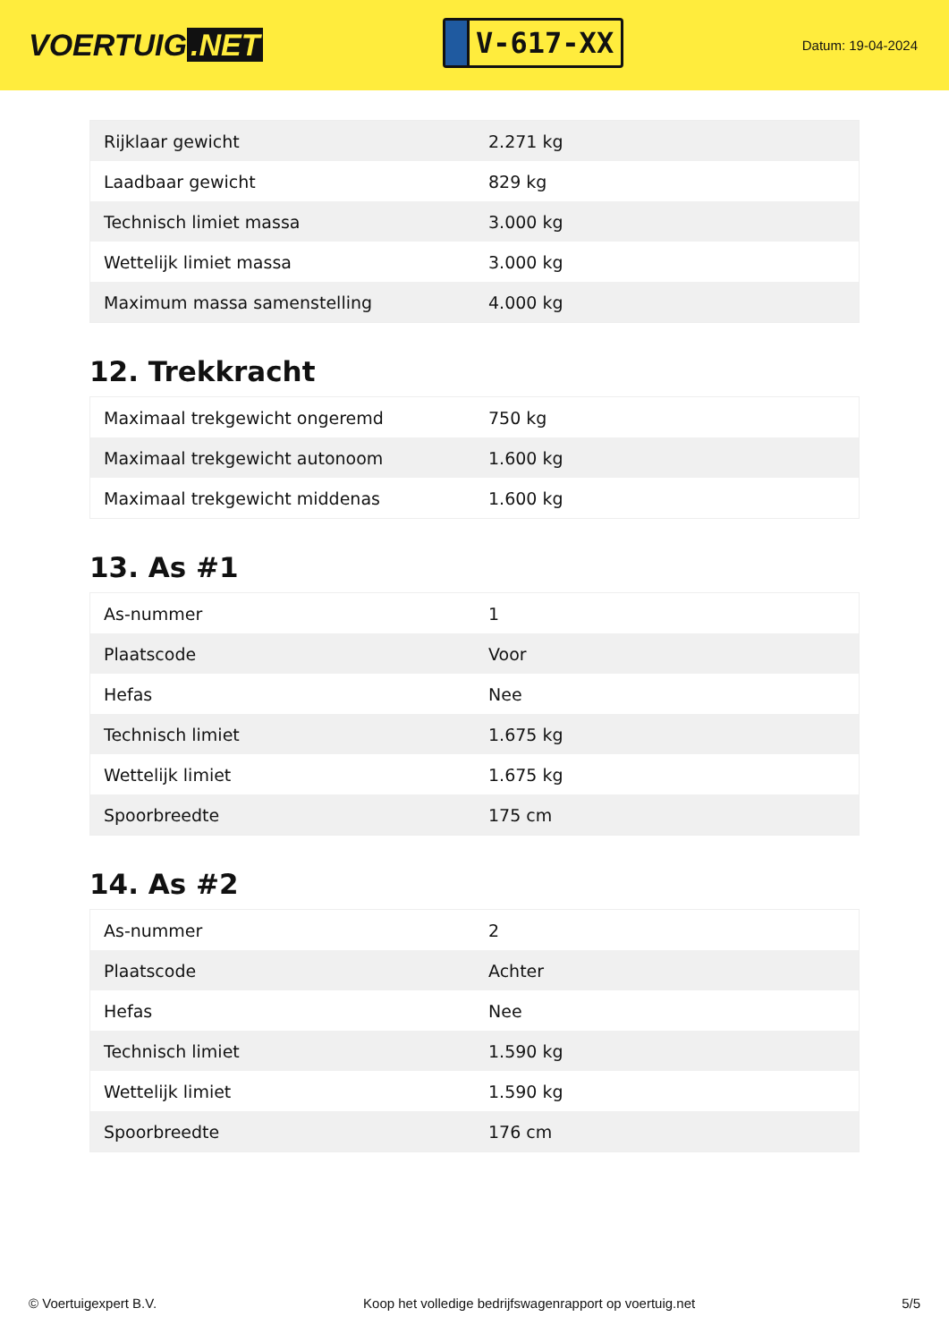VOERTUIG.NET
V-617-XX
Datum: 19-04-2024
| Rijklaar gewicht | 2.271 kg |
| Laadbaar gewicht | 829 kg |
| Technisch limiet massa | 3.000 kg |
| Wettelijk limiet massa | 3.000 kg |
| Maximum massa samenstelling | 4.000 kg |
12. Trekkracht
| Maximaal trekgewicht ongeremd | 750 kg |
| Maximaal trekgewicht autonoom | 1.600 kg |
| Maximaal trekgewicht middenas | 1.600 kg |
13. As #1
| As-nummer | 1 |
| Plaatscode | Voor |
| Hefas | Nee |
| Technisch limiet | 1.675 kg |
| Wettelijk limiet | 1.675 kg |
| Spoorbreedte | 175 cm |
14. As #2
| As-nummer | 2 |
| Plaatscode | Achter |
| Hefas | Nee |
| Technisch limiet | 1.590 kg |
| Wettelijk limiet | 1.590 kg |
| Spoorbreedte | 176 cm |
© Voertuigexpert B.V. Koop het volledige bedrijfswagenrapport op voertuig.net 5/5